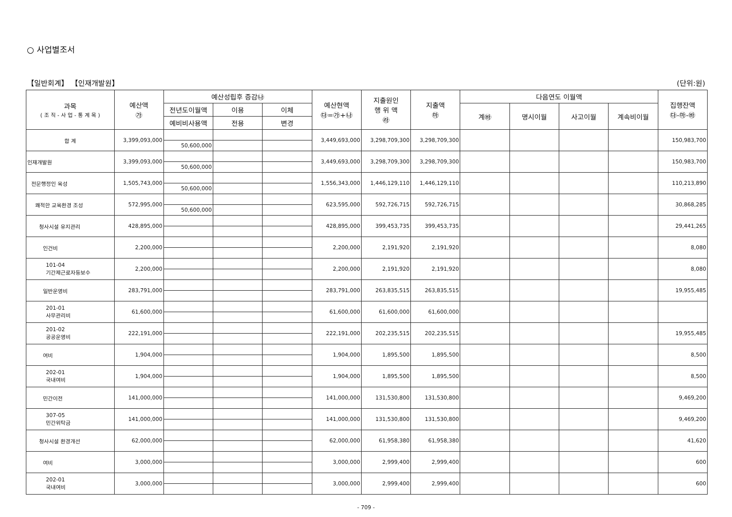○ 사업별조서
【일반회계】 【인재개발원】 (단위:원)
| 과목 ( 조 직 - 사 업 - 통 계 목 ) | 예산액 ㉮ | 예산성립후 증감㉯ | | | 예산현액 ㉰=㉮+㉯ | 지출원인 행 위 액 ㉱ | 지출액 ㉲ | 다음연도 이월액 | | | | 집행잔액 ㉰-㉲-㉳ |
| --- | --- | --- | --- | --- | --- | --- | --- | --- | --- | --- | --- | --- |
| | | 전년도이월액 | 이용 | 이체 | | | | 계㉳ | 명시이월 | 사고이월 | 계속비이월 | |
| | | 예비비사용액 | 전용 | 변경 | | | | | | | | |
| 합 계 | 3,399,093,000 | 50,600,000 | | | 3,449,693,000 | 3,298,709,300 | 3,298,709,300 | | | | | 150,983,700 |
| 인재개발원 | 3,399,093,000 | 50,600,000 | | | 3,449,693,000 | 3,298,709,300 | 3,298,709,300 | | | | | 150,983,700 |
| 전문행정인 육성 | 1,505,743,000 | 50,600,000 | | | 1,556,343,000 | 1,446,129,110 | 1,446,129,110 | | | | | 110,213,890 |
| 쾌적한 교육환경 조성 | 572,995,000 | 50,600,000 | | | 623,595,000 | 592,726,715 | 592,726,715 | | | | | 30,868,285 |
| 청사시설 유지관리 | 428,895,000 | | | | 428,895,000 | 399,453,735 | 399,453,735 | | | | | 29,441,265 |
| 인건비 | 2,200,000 | | | | 2,200,000 | 2,191,920 | 2,191,920 | | | | | 8,080 |
| 101-04 기간제근로자등보수 | 2,200,000 | | | | 2,200,000 | 2,191,920 | 2,191,920 | | | | | 8,080 |
| 일반운영비 | 283,791,000 | | | | 283,791,000 | 263,835,515 | 263,835,515 | | | | | 19,955,485 |
| 201-01 사무관리비 | 61,600,000 | | | | 61,600,000 | 61,600,000 | 61,600,000 | | | | | |
| 201-02 공공운영비 | 222,191,000 | | | | 222,191,000 | 202,235,515 | 202,235,515 | | | | | 19,955,485 |
| 여비 | 1,904,000 | | | | 1,904,000 | 1,895,500 | 1,895,500 | | | | | 8,500 |
| 202-01 국내여비 | 1,904,000 | | | | 1,904,000 | 1,895,500 | 1,895,500 | | | | | 8,500 |
| 민간이전 | 141,000,000 | | | | 141,000,000 | 131,530,800 | 131,530,800 | | | | | 9,469,200 |
| 307-05 민간위탁금 | 141,000,000 | | | | 141,000,000 | 131,530,800 | 131,530,800 | | | | | 9,469,200 |
| 청사시설 환경개선 | 62,000,000 | | | | 62,000,000 | 61,958,380 | 61,958,380 | | | | | 41,620 |
| 여비 | 3,000,000 | | | | 3,000,000 | 2,999,400 | 2,999,400 | | | | | 600 |
| 202-01 국내여비 | 3,000,000 | | | | 3,000,000 | 2,999,400 | 2,999,400 | | | | | 600 |
- 709 -